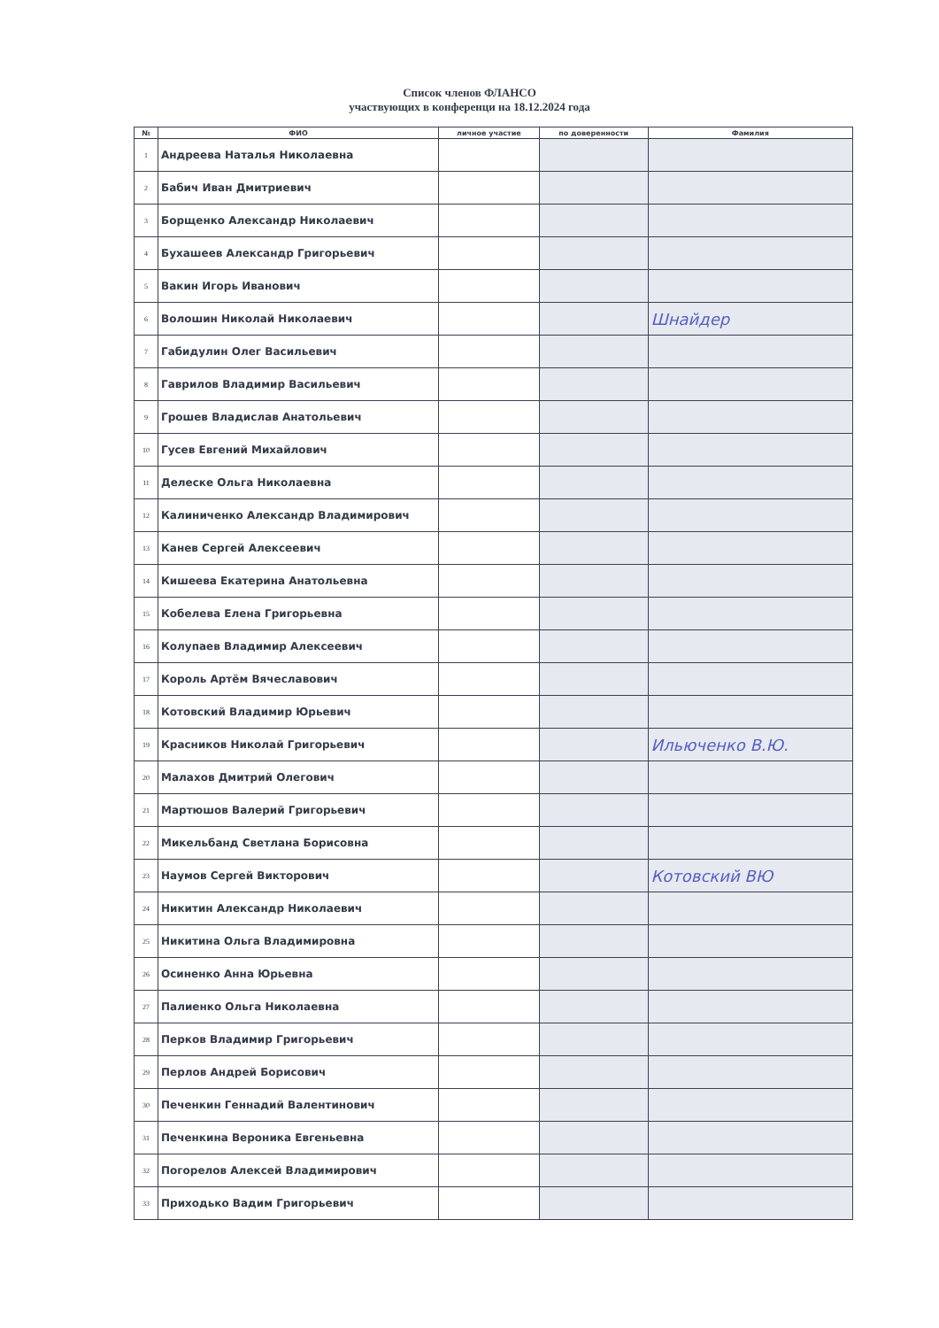Список членов ФЛАНСО
участвующих в конференци на 18.12.2024 года
| № | ФИО | личное участие | по доверенности | Фамилия |
| --- | --- | --- | --- | --- |
| 1 | Андреева Наталья Николаевна | | | |
| 2 | Бабич Иван Дмитриевич | | | |
| 3 | Борщенко Александр Николаевич | | | |
| 4 | Бухашеев Александр Григорьевич | | | |
| 5 | Вакин Игорь Иванович | | | |
| 6 | Волошин Николай Николаевич | | | Шнайдер |
| 7 | Габидулин Олег Васильевич | | | |
| 8 | Гаврилов Владимир Васильевич | | | |
| 9 | Грошев Владислав Анатольевич | | | |
| 10 | Гусев Евгений Михайлович | | | |
| 11 | Делеске Ольга Николаевна | | | |
| 12 | Калиниченко Александр Владимирович | | | |
| 13 | Канев Сергей Алексеевич | | | |
| 14 | Кишеева Екатерина Анатольевна | | | |
| 15 | Кобелева Елена Григорьевна | | | |
| 16 | Колупаев Владимир Алексеевич | | | |
| 17 | Король Артём Вячеславович | | | |
| 18 | Котовский Владимир Юрьевич | | | |
| 19 | Красников Николай Григорьевич | | | Ильюченко В.Ю. |
| 20 | Малахов Дмитрий Олегович | | | |
| 21 | Мартюшов Валерий Григорьевич | | | |
| 22 | Микельбанд Светлана Борисовна | | | |
| 23 | Наумов Сергей Викторович | | | Котовский ВЮ |
| 24 | Никитин Александр Николаевич | | | |
| 25 | Никитина Ольга Владимировна | | | |
| 26 | Осиненко Анна Юрьевна | | | |
| 27 | Палиенко Ольга Николаевна | | | |
| 28 | Перков Владимир Григорьевич | | | |
| 29 | Перлов Андрей Борисович | | | |
| 30 | Печенкин Геннадий Валентинович | | | |
| 31 | Печенкина Вероника Евгеньевна | | | |
| 32 | Погорелов Алексей Владимирович | | | |
| 33 | Приходько Вадим Григорьевич | | | |